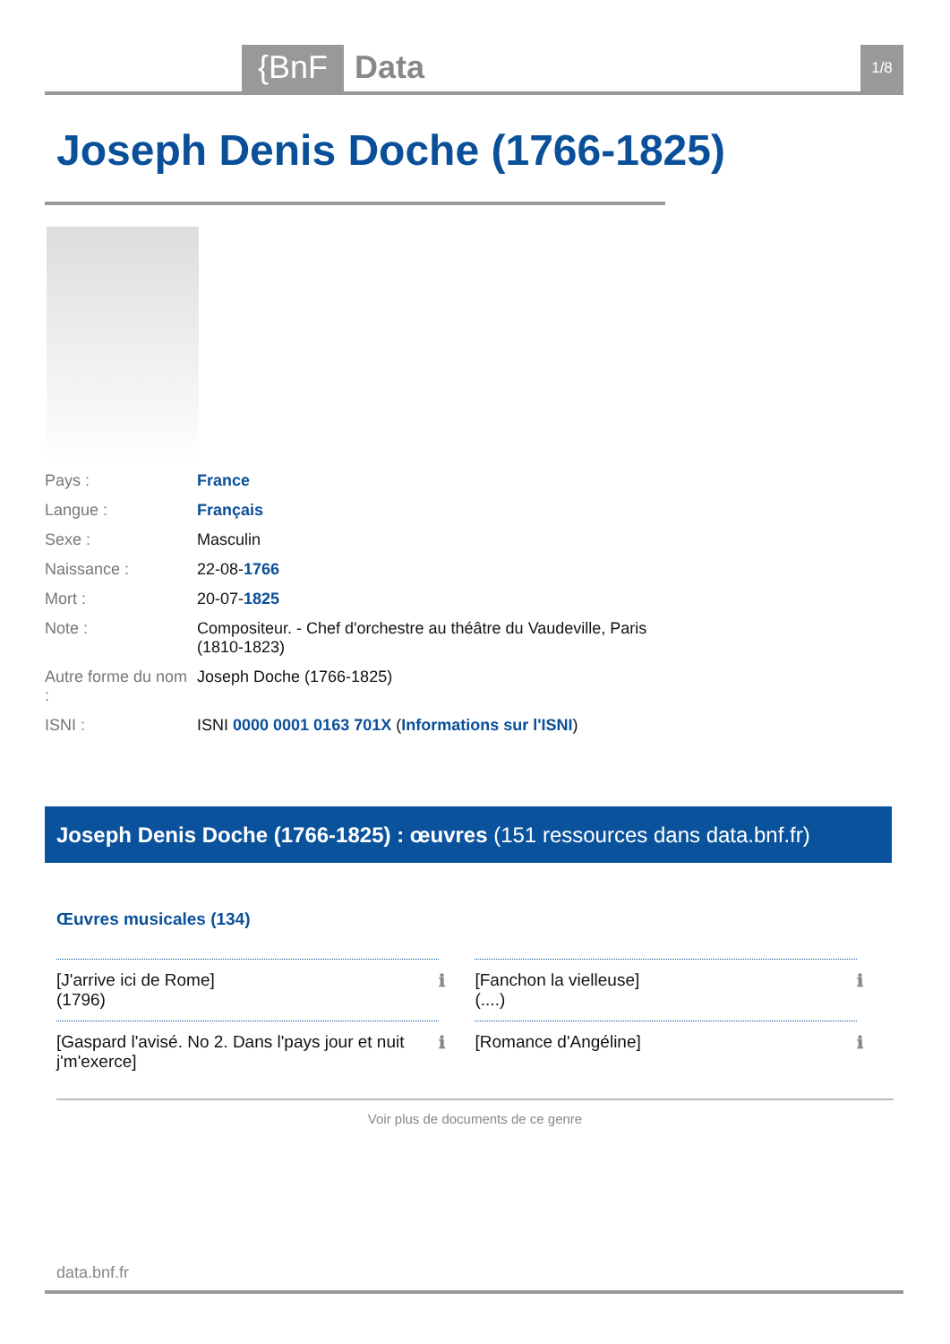{BnF Data 1/8
Joseph Denis Doche (1766-1825)
| Pays : | France |
| Langue : | Français |
| Sexe : | Masculin |
| Naissance : | 22-08- 1766 |
| Mort : | 20-07- 1825 |
| Note : | Compositeur. - Chef d'orchestre au théâtre du Vaudeville, Paris (1810-1823) |
| Autre forme du nom : | Joseph Doche (1766-1825) |
| ISNI : | ISNI 0000 0001 0163 701X ( Informations sur l'ISNI ) |
Joseph Denis Doche (1766-1825) : œuvres (151 ressources dans data.bnf.fr)
Œuvres musicales (134)
| [J'arrive ici de Rome] (1796) | ℹ | [Fanchon la vielleuse] (....) | ℹ |
| [Gaspard l'avisé. No 2. Dans l'pays jour et nuit j'm'exerce] | ℹ | [Romance d'Angéline] | ℹ |
Voir plus de documents de ce genre
data.bnf.fr